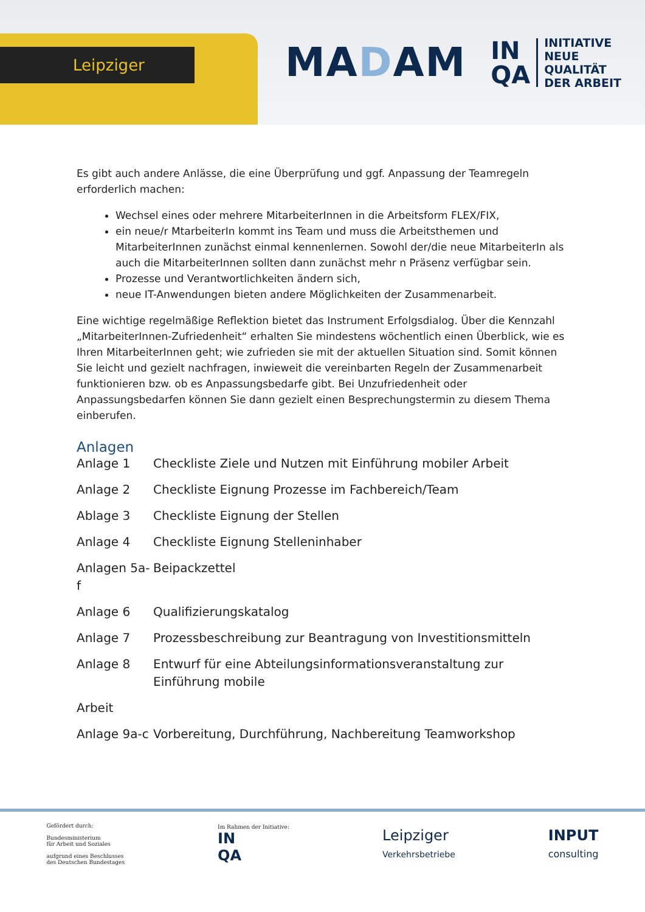Leipziger
MADAM
IN
QA
INITIATIVE
NEUE QUALITÄT
DER ARBEIT
Es gibt auch andere Anlässe, die eine Überprüfung und ggf. Anpassung der Teamregeln erforderlich machen:
Wechsel eines oder mehrere MitarbeiterInnen in die Arbeitsform FLEX/FIX,
ein neue/r MtarbeiterIn kommt ins Team und muss die Arbeitsthemen und MitarbeiterInnen zunächst einmal kennenlernen. Sowohl der/die neue MitarbeiterIn als auch die MitarbeiterInnen sollten dann zunächst mehr n Präsenz verfügbar sein.
Prozesse und Verantwortlichkeiten ändern sich,
neue IT-Anwendungen bieten andere Möglichkeiten der Zusammenarbeit.
Eine wichtige regelmäßige Reflektion bietet das Instrument Erfolgsdialog. Über die Kennzahl „MitarbeiterInnen-Zufriedenheit“ erhalten Sie mindestens wöchentlich einen Überblick, wie es Ihren MitarbeiterInnen geht; wie zufrieden sie mit der aktuellen Situation sind. Somit können Sie leicht und gezielt nachfragen, inwieweit die vereinbarten Regeln der Zusammenarbeit funktionieren bzw. ob es Anpassungsbedarfe gibt. Bei Unzufriedenheit oder Anpassungsbedarfen können Sie dann gezielt einen Besprechungstermin zu diesem Thema einberufen.
Anlagen
| Anlage 1 | Checkliste Ziele und Nutzen mit Einführung mobiler Arbeit |
| Anlage 2 | Checkliste Eignung Prozesse im Fachbereich/Team |
| Ablage 3 | Checkliste Eignung der Stellen |
| Anlage 4 | Checkliste Eignung Stelleninhaber |
| Anlagen 5a-f | Beipackzettel |
| Anlage 6 | Qualifizierungskatalog |
| Anlage 7 | Prozessbeschreibung zur Beantragung von Investitionsmitteln |
| Anlage 8 | Entwurf für eine Abteilungsinformationsveranstaltung zur Einführung mobile |
| Arbeit | |
| Anlage 9a-c | Vorbereitung, Durchführung, Nachbereitung Teamworkshop |
Gefördert durch:
Bundesministerium
für Arbeit und Soziales
aufgrund eines Beschlusses
des Deutschen Bundestages
Im Rahmen der Initiative:
IN
QA
Leipziger
Verkehrsbetriebe
INPUT
consulting